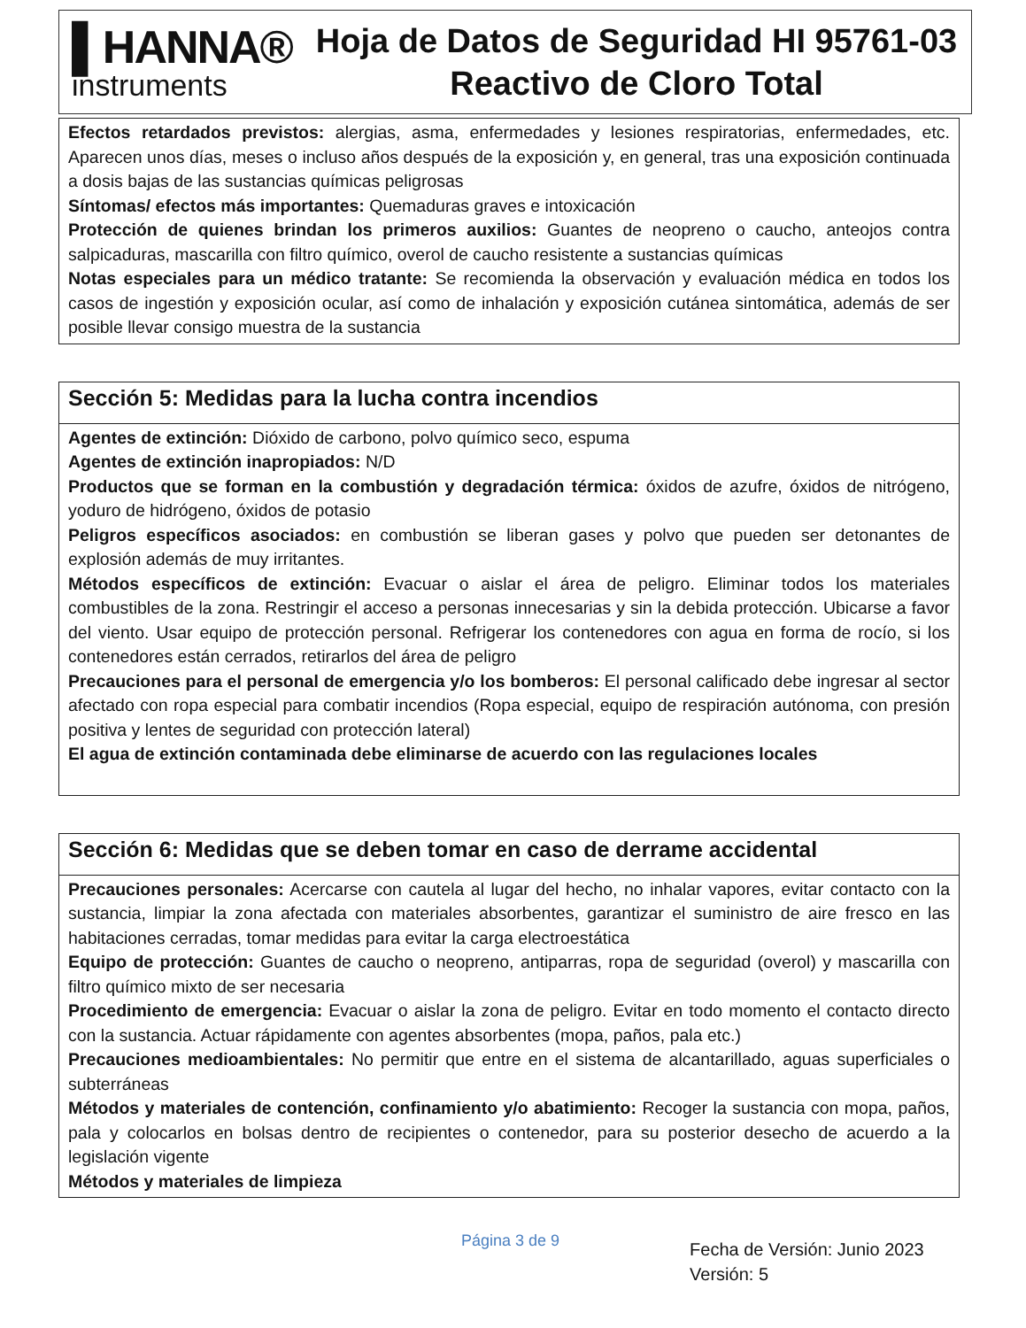▌HANNA®
instruments
Hoja de Datos de Seguridad HI 95761-03
Reactivo de Cloro Total
Efectos retardados previstos: alergias, asma, enfermedades y lesiones respiratorias, enfermedades, etc. Aparecen unos días, meses o incluso años después de la exposición y, en general, tras una exposición continuada a dosis bajas de las sustancias químicas peligrosas
Síntomas/ efectos más importantes: Quemaduras graves e intoxicación
Protección de quienes brindan los primeros auxilios: Guantes de neopreno o caucho, anteojos contra salpicaduras, mascarilla con filtro químico, overol de caucho resistente a sustancias químicas
Notas especiales para un médico tratante: Se recomienda la observación y evaluación médica en todos los casos de ingestión y exposición ocular, así como de inhalación y exposición cutánea sintomática, además de ser posible llevar consigo muestra de la sustancia
Sección 5: Medidas para la lucha contra incendios
Agentes de extinción: Dióxido de carbono, polvo químico seco, espuma
Agentes de extinción inapropiados: N/D
Productos que se forman en la combustión y degradación térmica: óxidos de azufre, óxidos de nitrógeno, yoduro de hidrógeno, óxidos de potasio
Peligros específicos asociados: en combustión se liberan gases y polvo que pueden ser detonantes de explosión además de muy irritantes.
Métodos específicos de extinción: Evacuar o aislar el área de peligro. Eliminar todos los materiales combustibles de la zona. Restringir el acceso a personas innecesarias y sin la debida protección. Ubicarse a favor del viento. Usar equipo de protección personal. Refrigerar los contenedores con agua en forma de rocío, si los contenedores están cerrados, retirarlos del área de peligro
Precauciones para el personal de emergencia y/o los bomberos: El personal calificado debe ingresar al sector afectado con ropa especial para combatir incendios (Ropa especial, equipo de respiración autónoma, con presión positiva y lentes de seguridad con protección lateral)
El agua de extinción contaminada debe eliminarse de acuerdo con las regulaciones locales
Sección 6: Medidas que se deben tomar en caso de derrame accidental
Precauciones personales: Acercarse con cautela al lugar del hecho, no inhalar vapores, evitar contacto con la sustancia, limpiar la zona afectada con materiales absorbentes, garantizar el suministro de aire fresco en las habitaciones cerradas, tomar medidas para evitar la carga electroestática
Equipo de protección: Guantes de caucho o neopreno, antiparras, ropa de seguridad (overol) y mascarilla con filtro químico mixto de ser necesaria
Procedimiento de emergencia: Evacuar o aislar la zona de peligro. Evitar en todo momento el contacto directo con la sustancia. Actuar rápidamente con agentes absorbentes (mopa, paños, pala etc.)
Precauciones medioambientales: No permitir que entre en el sistema de alcantarillado, aguas superficiales o subterráneas
Métodos y materiales de contención, confinamiento y/o abatimiento: Recoger la sustancia con mopa, paños, pala y colocarlos en bolsas dentro de recipientes o contenedor, para su posterior desecho de acuerdo a la legislación vigente
Métodos y materiales de limpieza
Página 3 de 9
Fecha de Versión: Junio 2023
Versión: 5